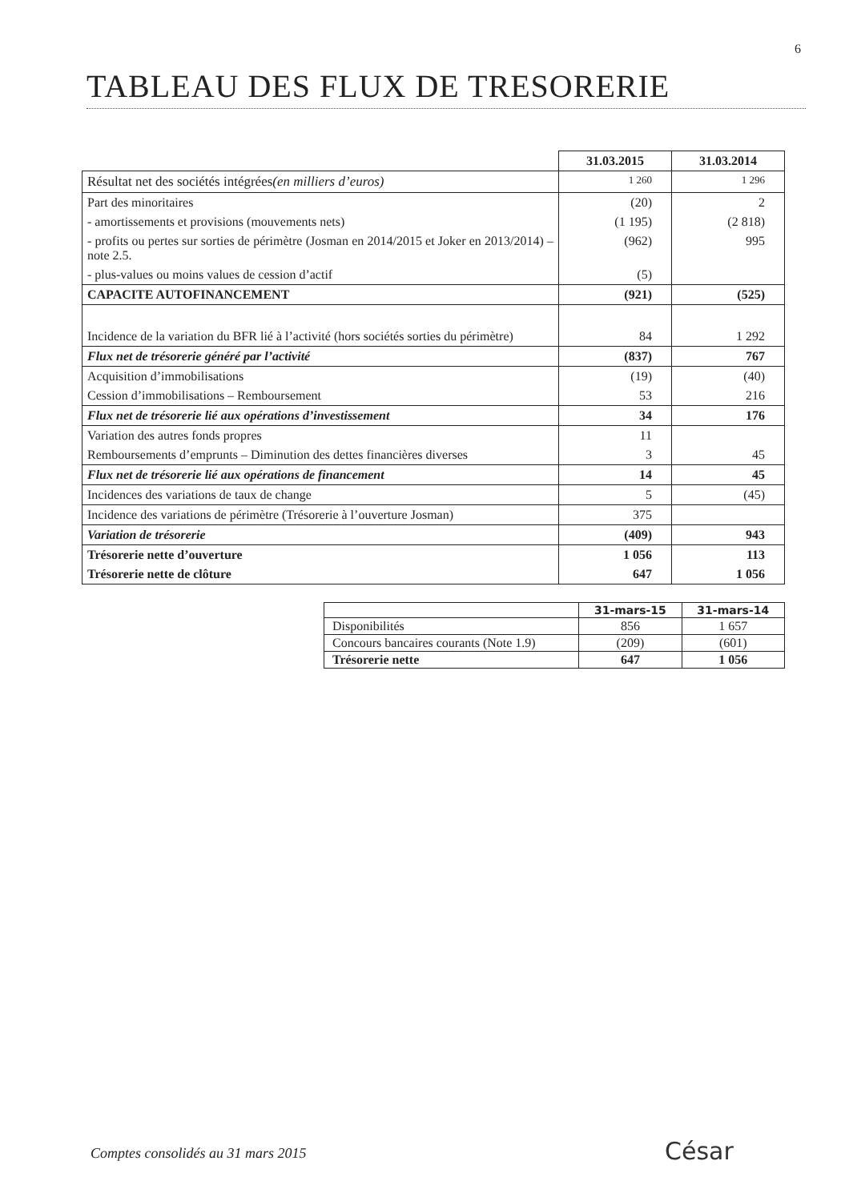6
TABLEAU DES FLUX DE TRESORERIE
| | 31.03.2015 | 31.03.2014 |
| --- | --- | --- |
| Résultat net des sociétés intégrées (en milliers d’euros) | 1 260 | 1 296 |
| Part des minoritaires | (20) | 2 |
| - amortissements et provisions (mouvements nets) | (1 195) | (2 818) |
| - profits ou pertes sur sorties de périmètre (Josman en 2014/2015 et Joker en 2013/2014) – note 2.5. | (962) | 995 |
| - plus-values ou moins values de cession d’actif | (5) | |
| CAPACITE AUTOFINANCEMENT | (921) | (525) |
| Incidence de la variation du BFR lié à l’activité (hors sociétés sorties du périmètre) | 84 | 1 292 |
| Flux net de trésorerie généré par l’activité | (837) | 767 |
| Acquisition d’immobilisations | (19) | (40) |
| Cession d’immobilisations – Remboursement | 53 | 216 |
| Flux net de trésorerie lié aux opérations d’investissement | 34 | 176 |
| Variation des autres fonds propres | 11 | |
| Remboursements d’emprunts – Diminution des dettes financières diverses | 3 | 45 |
| Flux net de trésorerie lié aux opérations de financement | 14 | 45 |
| Incidences des variations de taux de change | 5 | (45) |
| Incidence des variations de périmètre (Trésorerie à l’ouverture Josman) | 375 | |
| Variation de trésorerie | (409) | 943 |
| Trésorerie nette d’ouverture | 1 056 | 113 |
| Trésorerie nette de clôture | 647 | 1 056 |
| | 31-mars-15 | 31-mars-14 |
| --- | --- | --- |
| Disponibilités | 856 | 1 657 |
| Concours bancaires courants (Note 1.9) | (209) | (601) |
| Trésorerie nette | 647 | 1 056 |
Comptes consolidés au 31 mars 2015
César